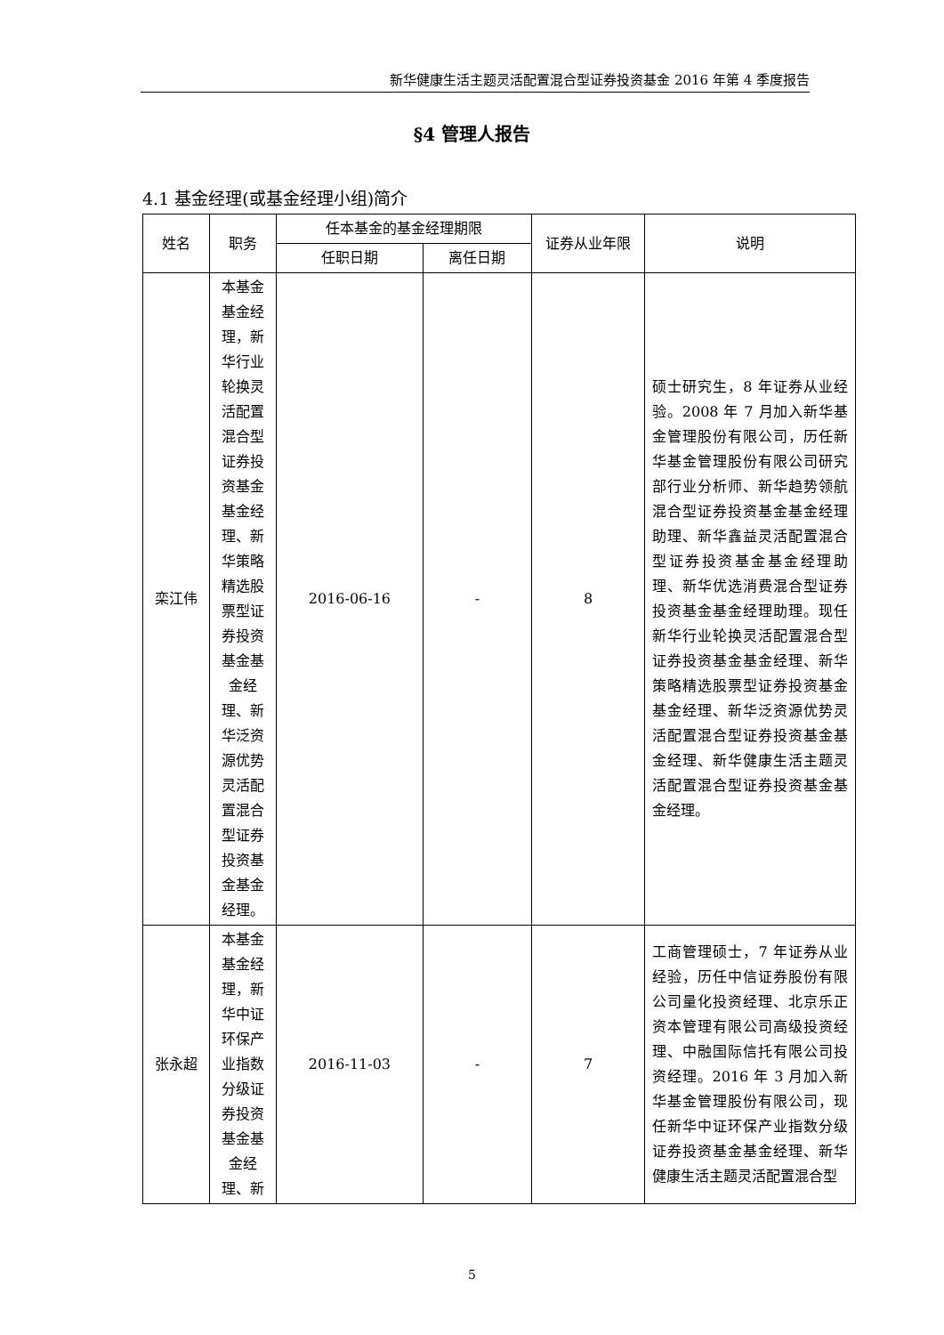新华健康生活主题灵活配置混合型证券投资基金 2016 年第 4 季度报告
§4 管理人报告
4.1 基金经理(或基金经理小组)简介
| 姓名 | 职务 | 任本基金的基金经理期限 | | 证券从业年限 | 说明 |
| --- | --- | --- | --- | --- | --- |
| | | 任职日期 | 离任日期 | | |
| 栾江伟 | 本基金基金经理，新华行业轮换灵活配置混合型证券投资基金基金经理、新华策略精选股票型证券投资基金基金经理、新华泛资源优势灵活配置混合型证券投资基金基金经理。 | 2016-06-16 | - | 8 | 硕士研究生，8 年证券从业经验。2008 年 7 月加入新华基金管理股份有限公司，历任新华基金管理股份有限公司研究部行业分析师、新华趋势领航混合型证券投资基金基金经理助理、新华鑫益灵活配置混合型证券投资基金基金经理助理、新华优选消费混合型证券投资基金基金经理助理。现任新华行业轮换灵活配置混合型证券投资基金基金经理、新华策略精选股票型证券投资基金基金经理、新华泛资源优势灵活配置混合型证券投资基金基金经理、新华健康生活主题灵活配置混合型证券投资基金基金经理。 |
| 张永超 | 本基金基金经理，新华中证环保产业指数分级证券投资基金基金经理、新 | 2016-11-03 | - | 7 | 工商管理硕士，7 年证券从业经验，历任中信证券股份有限公司量化投资经理、北京乐正资本管理有限公司高级投资经理、中融国际信托有限公司投资经理。2016 年 3 月加入新华基金管理股份有限公司，现任新华中证环保产业指数分级证券投资基金基金经理、新华健康生活主题灵活配置混合型 |
5